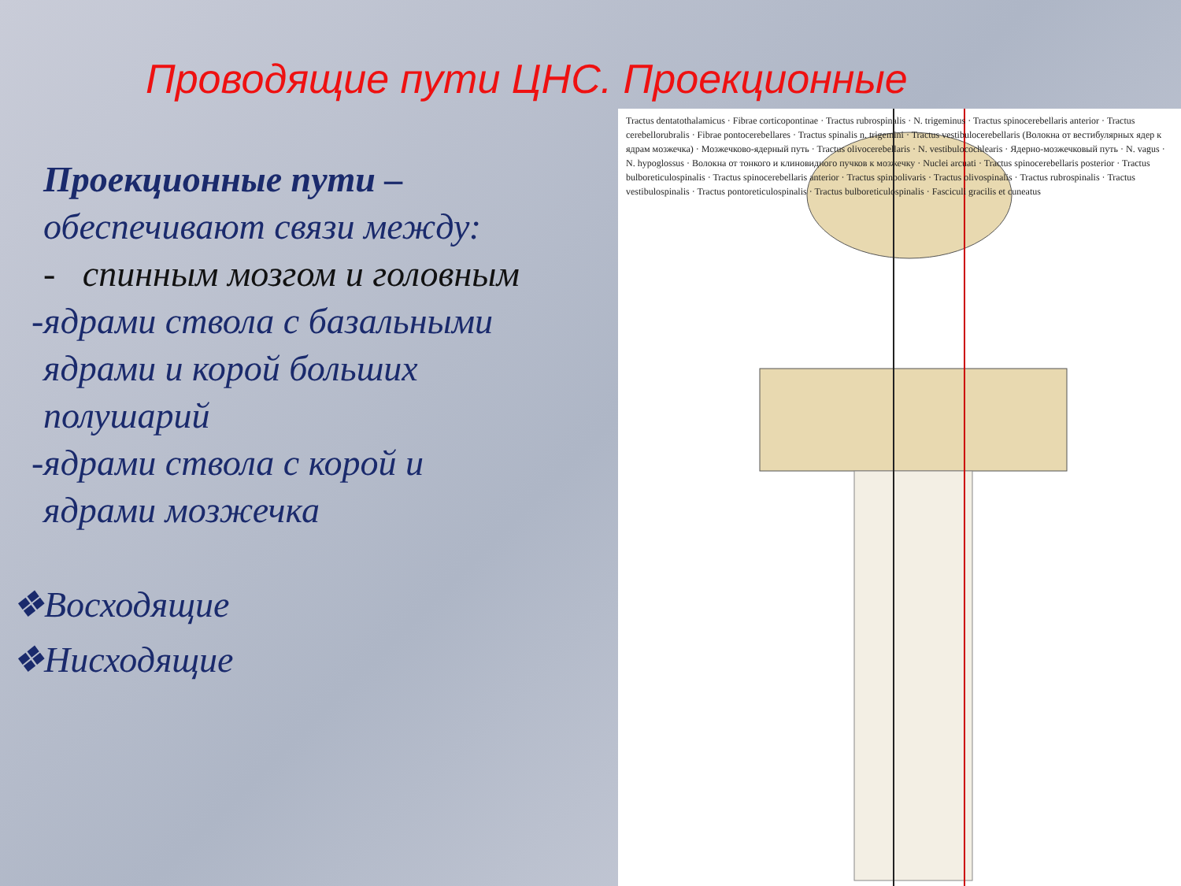Проводящие пути ЦНС. Проекционные
Проекционные пути –
обеспечивают связи между:
- спинным мозгом и головным
-ядрами ствола с базальными
ядрами и корой больших
полушарий
-ядрами ствола с корой и
ядрами мозжечка
❖Восходящие
❖Нисходящие
Tractus dentatothalamicus · Fibrae corticopontinae · Tractus rubrospinalis · N. trigeminus · Tractus spinocerebellaris anterior · Tractus cerebellorubralis · Fibrae pontocerebellares · Tractus spinalis n. trigemini · Tractus vestibulocerebellaris (Волокна от вестибулярных ядер к ядрам мозжечка) · Мозжечково-ядерный путь · Tractus olivocerebellaris · N. vestibulocochlearis · Ядерно-мозжечковый путь · N. vagus · N. hypoglossus · Волокна от тонкого и клиновидного пучков к мозжечку · Nuclei arcuati · Tractus spinocerebellaris posterior · Tractus bulboreticulospinalis · Tractus spinocerebellaris anterior · Tractus spinoolivaris · Tractus olivospinalis · Tractus rubrospinalis · Tractus vestibulospinalis · Tractus pontoreticulospinalis · Tractus bulboreticulospinalis · Fasciculi gracilis et cuneatus